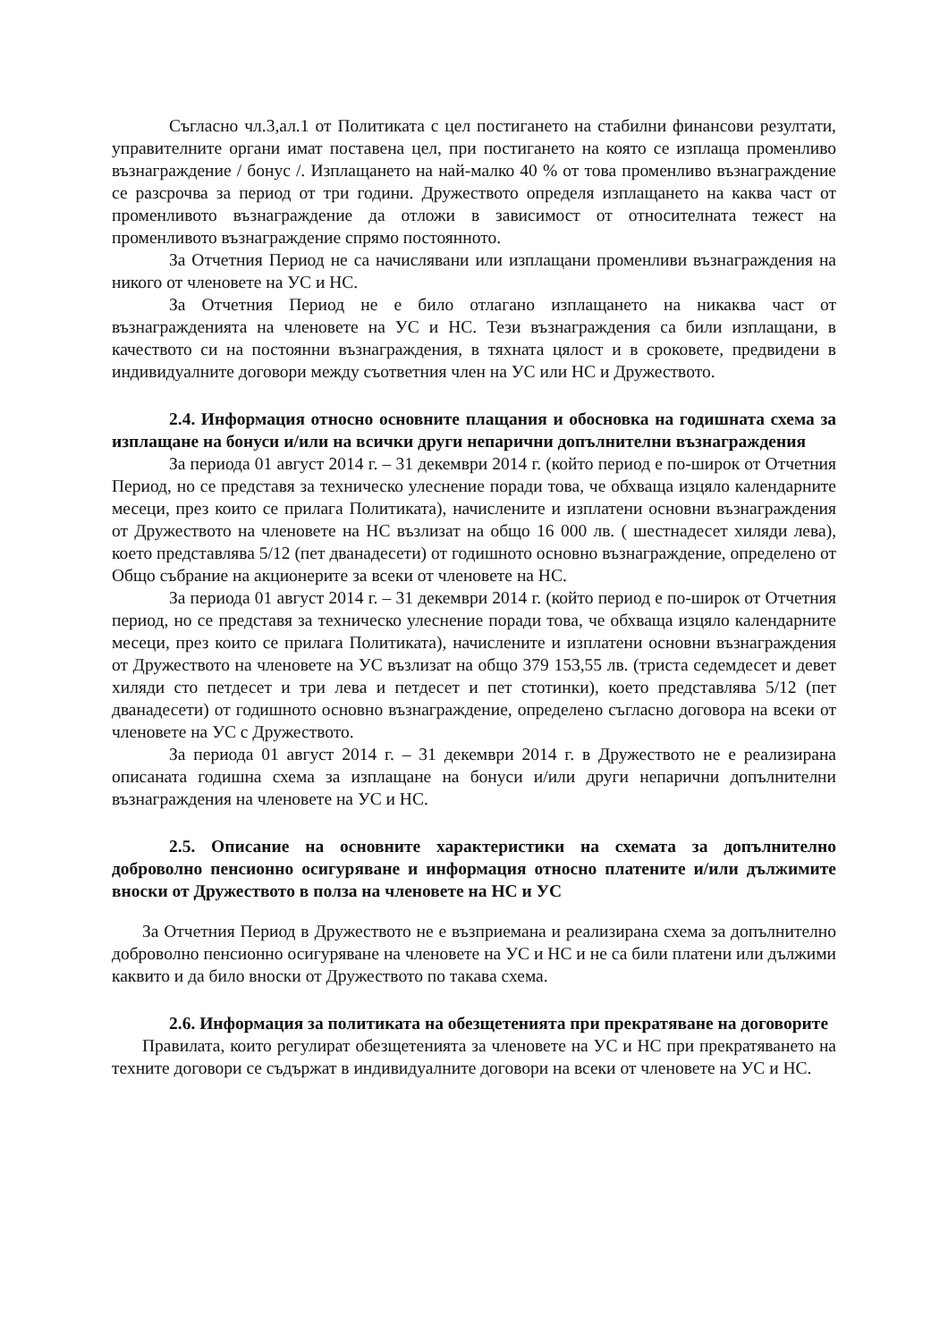Съгласно чл.3,ал.1 от Политиката с цел постигането на стабилни финансови резултати, управителните органи имат поставена цел, при постигането на която се изплаща променливо възнаграждение / бонус /. Изплащането на най-малко 40 % от това променливо възнаграждение се разсрочва за период от три години. Дружеството определя изплащането на каква част от променливото възнаграждение да отложи в зависимост от относителната тежест на променливото възнаграждение спрямо постоянното.
За Отчетния Период не са начислявани или изплащани променливи възнаграждения на никого от членовете на УС и НС.
За Отчетния Период не е било отлагано изплащането на никаква част от възнагражденията на членовете на УС и НС. Тези възнаграждения са били изплащани, в качеството си на постоянни възнаграждения, в тяхната цялост и в сроковете, предвидени в индивидуалните договори между съответния член на УС или НС и Дружеството.
2.4. Информация относно основните плащания и обосновка на годишната схема за изплащане на бонуси и/или на всички други непарични допълнителни възнаграждения
За периода 01 август 2014 г. – 31 декември 2014 г. (който период е по-широк от Отчетния Период, но се представя за техническо улеснение поради това, че обхваща изцяло календарните месеци, през които се прилага Политиката), начислените и изплатени основни възнаграждения от Дружеството на членовете на НС възлизат на общо 16 000 лв. ( шестнадесет хиляди лева), което представлява 5/12 (пет дванадесети) от годишното основно възнаграждение, определено от Общо събрание на акционерите за всеки от членовете на НС.
За периода 01 август 2014 г. – 31 декември 2014 г. (който период е по-широк от Отчетния период, но се представя за техническо улеснение поради това, че обхваща изцяло календарните месеци, през които се прилага Политиката), начислените и изплатени основни възнаграждения от Дружеството на членовете на УС възлизат на общо 379 153,55 лв. (триста седемдесет и девет хиляди сто петдесет и три лева и петдесет и пет стотинки), което представлява 5/12 (пет дванадесети) от годишното основно възнаграждение, определено съгласно договора на всеки от членовете на УС с Дружеството.
За периода 01 август 2014 г. – 31 декември 2014 г. в Дружеството не е реализирана описаната годишна схема за изплащане на бонуси и/или други непарични допълнителни възнаграждения на членовете на УС и НС.
2.5. Описание на основните характеристики на схемата за допълнително доброволно пенсионно осигуряване и информация относно платените и/или дължимите вноски от Дружеството в полза на членовете на НС и УС
За Отчетния Период в Дружеството не е възприемана и реализирана схема за допълнително доброволно пенсионно осигуряване на членовете на УС и НС и не са били платени или дължими каквито и да било вноски от Дружеството по такава схема.
2.6. Информация за политиката на обезщетенията при прекратяване на договорите
Правилата, които регулират обезщетенията за членовете на УС и НС при прекратяването на техните договори се съдържат в индивидуалните договори на всеки от членовете на УС и НС.